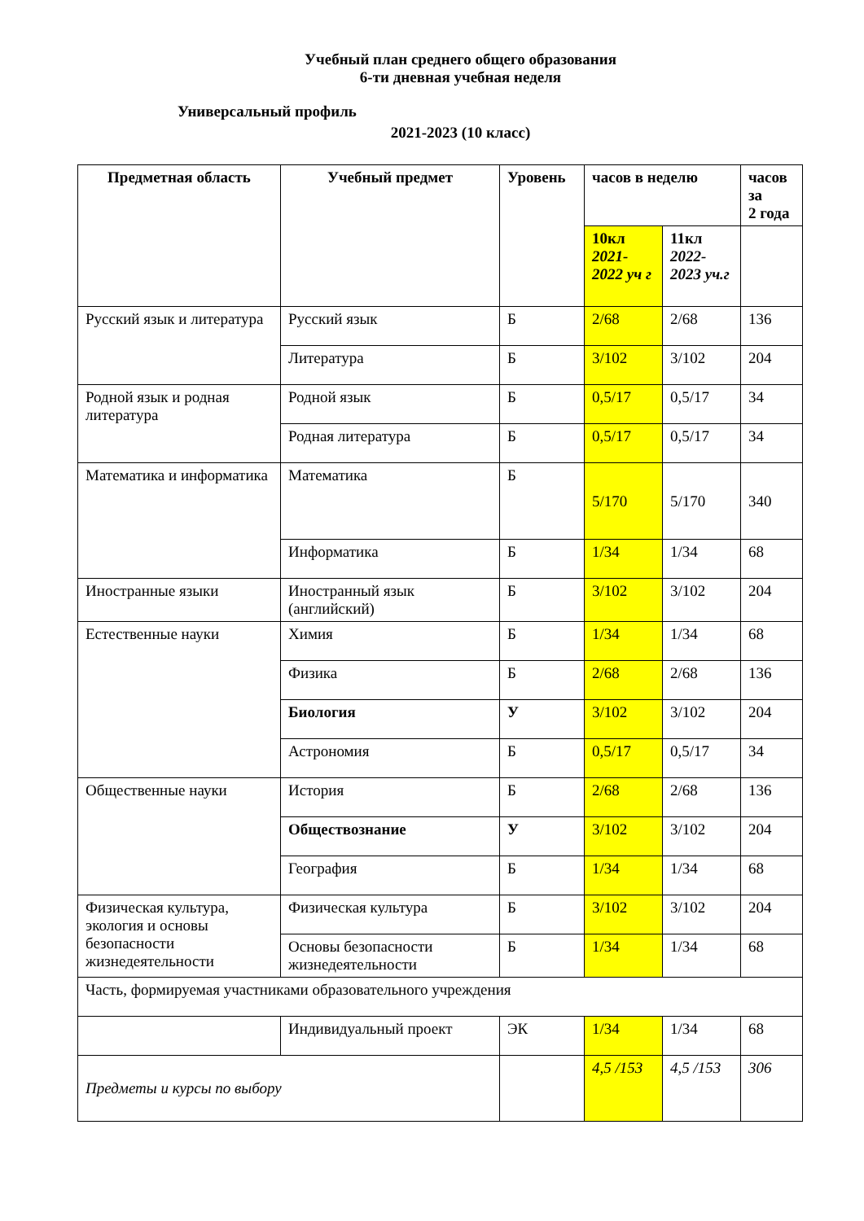Учебный план среднего общего образования
6-ти дневная учебная неделя
Универсальный профиль
2021-2023 (10 класс)
| Предметная область | Учебный предмет | Уровень | часов в неделю | | часов за 2 года |
| --- | --- | --- | --- | --- | --- |
| | | | 10кл 2021-2022 уч г | 11кл 2022-2023 уч.г | |
| Русский язык и литература | Русский язык | Б | 2/68 | 2/68 | 136 |
| | Литература | Б | 3/102 | 3/102 | 204 |
| Родной язык и родная литература | Родной язык | Б | 0,5/17 | 0,5/17 | 34 |
| | Родная литература | Б | 0,5/17 | 0,5/17 | 34 |
| Математика и информатика | Математика | Б | 5/170 | 5/170 | 340 |
| | Информатика | Б | 1/34 | 1/34 | 68 |
| Иностранные языки | Иностранный язык (английский) | Б | 3/102 | 3/102 | 204 |
| Естественные науки | Химия | Б | 1/34 | 1/34 | 68 |
| | Физика | Б | 2/68 | 2/68 | 136 |
| | Биология | У | 3/102 | 3/102 | 204 |
| | Астрономия | Б | 0,5/17 | 0,5/17 | 34 |
| Общественные науки | История | Б | 2/68 | 2/68 | 136 |
| | Обществознание | У | 3/102 | 3/102 | 204 |
| | География | Б | 1/34 | 1/34 | 68 |
| Физическая культура, экология и основы безопасности жизнедеятельности | Физическая культура | Б | 3/102 | 3/102 | 204 |
| | Основы безопасности жизнедеятельности | Б | 1/34 | 1/34 | 68 |
| Часть, формируемая участниками образовательного учреждения | | | | | |
| | Индивидуальный проект | ЭК | 1/34 | 1/34 | 68 |
| Предметы и курсы по выбору | | | 4,5 /153 | 4,5 /153 | 306 |